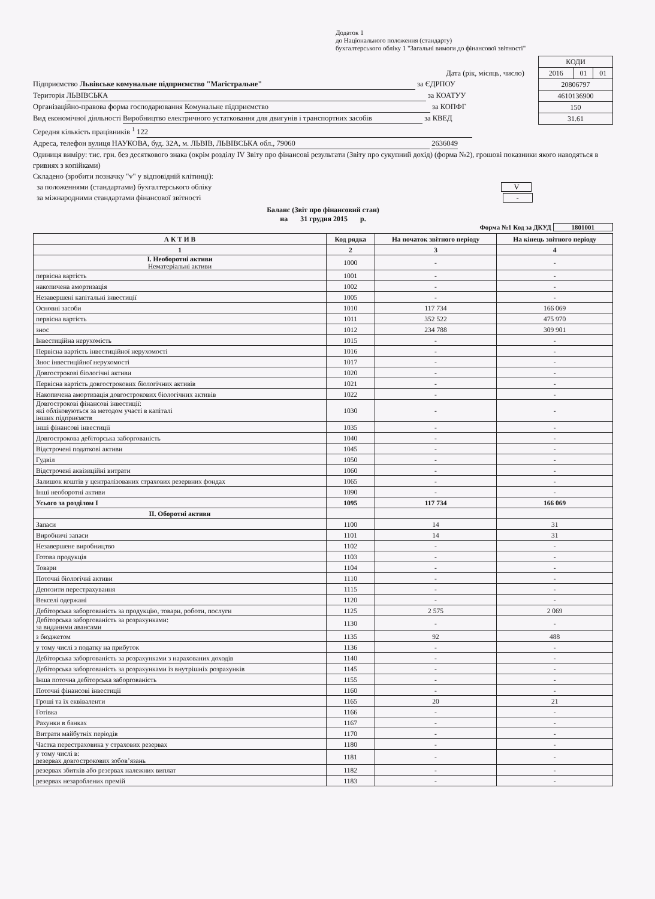Додаток 1
до Національного положення (стандарту)
бухгалтерського обліку 1 "Загальні вимоги до фінансової звітності"
Дата (рік, місяць, число)
Підприємство Львівське комунальне підприємство "Магістральне" за ЄДРПОУ
Територія ЛЬВІВСЬКА за КОАТУУ
Організаційно-правова форма господарювання Комунальне підприємство за КОПФГ
Вид економічної діяльності Виробництво електричного устатковання для двигунів і транспортних засобів за КВЕД
Середня кількість працівників <sup>1</sup> 122
Адреса, телефон вулиця НАУКОВА, буд. 32А, м. ЛЬВІВ, ЛЬВІВСЬКА обл., 79060 2636049
| КОДИ | | |
| 2016 | 01 | 01 |
| 20806797 | | |
| 4610136900 | | |
| 150 | | |
| 31.61 | | |
Одиниця виміру: тис. грн. без десяткового знака (окрім розділу IV Звіту про фінансові результати (Звіту про сукупний дохід) (форма №2), грошові показники якого наводяться в гривнях з копійками)
Складено (зробити позначку "v" у відповідній клітинці):
за положеннями (стандартами) бухгалтерського обліку V
за міжнародними стандартами фінансової звітності -
Баланс (Звіт про фінансовий стан)
на 31 грудня 2015 р.
Форма №1 Код за ДКУД 1801001
| А К Т И В | Код рядка | На початок звітного періоду | На кінець звітного періоду |
| --- | --- | --- | --- |
| 1 | 2 | 3 | 4 |
| I. Необоротні активи Нематеріальні активи | 1000 | - | - |
| первісна вартість | 1001 | - | - |
| накопичена амортизація | 1002 | - | - |
| Незавершені капітальні інвестиції | 1005 | - | - |
| Основні засоби | 1010 | 117 734 | 166 069 |
| первісна вартість | 1011 | 352 522 | 475 970 |
| знос | 1012 | 234 788 | 309 901 |
| Інвестиційна нерухомість | 1015 | - | - |
| Первісна вартість інвестиційної нерухомості | 1016 | - | - |
| Знос інвестиційної нерухомості | 1017 | - | - |
| Довгострокові біологічні активи | 1020 | - | - |
| Первісна вартість довгострокових біологічних активів | 1021 | - | - |
| Накопичена амортизація довгострокових біологічних активів | 1022 | - | - |
| Довгострокові фінансові інвестиції: які обліковуються за методом участі в капіталі інших підприємств | 1030 | - | - |
| інші фінансові інвестиції | 1035 | - | - |
| Довгострокова дебіторська заборгованість | 1040 | - | - |
| Відстрочені податкові активи | 1045 | - | - |
| Гудвіл | 1050 | - | - |
| Відстрочені аквізиційні витрати | 1060 | - | - |
| Залишок коштів у централізованих страхових резервних фондах | 1065 | - | - |
| Інші необоротні активи | 1090 | - | - |
| Усього за розділом I | 1095 | 117 734 | 166 069 |
| II. Оборотні активи | | | |
| Запаси | 1100 | 14 | 31 |
| Виробничі запаси | 1101 | 14 | 31 |
| Незавершене виробництво | 1102 | - | - |
| Готова продукція | 1103 | - | - |
| Товари | 1104 | - | - |
| Поточні біологічні активи | 1110 | - | - |
| Депозити перестрахування | 1115 | - | - |
| Векселі одержані | 1120 | - | - |
| Дебіторська заборгованість за продукцію, товари, роботи, послуги | 1125 | 2 575 | 2 069 |
| Дебіторська заборгованість за розрахунками: за виданими авансами | 1130 | - | - |
| з бюджетом | 1135 | 92 | 488 |
| у тому числі з податку на прибуток | 1136 | - | - |
| Дебіторська заборгованість за розрахунками з нарахованих доходів | 1140 | - | - |
| Дебіторська заборгованість за розрахунками із внутрішніх розрахунків | 1145 | - | - |
| Інша поточна дебіторська заборгованість | 1155 | - | - |
| Поточні фінансові інвестиції | 1160 | - | - |
| Гроші та їх еквіваленти | 1165 | 20 | 21 |
| Готівка | 1166 | - | - |
| Рахунки в банках | 1167 | - | - |
| Витрати майбутніх періодів | 1170 | - | - |
| Частка перестраховика у страхових резервах | 1180 | - | - |
| у тому числі в: резервах довгострокових зобов’язань | 1181 | - | - |
| резервах збитків або резервах належних виплат | 1182 | - | - |
| резервах незароблених премій | 1183 | - | - |